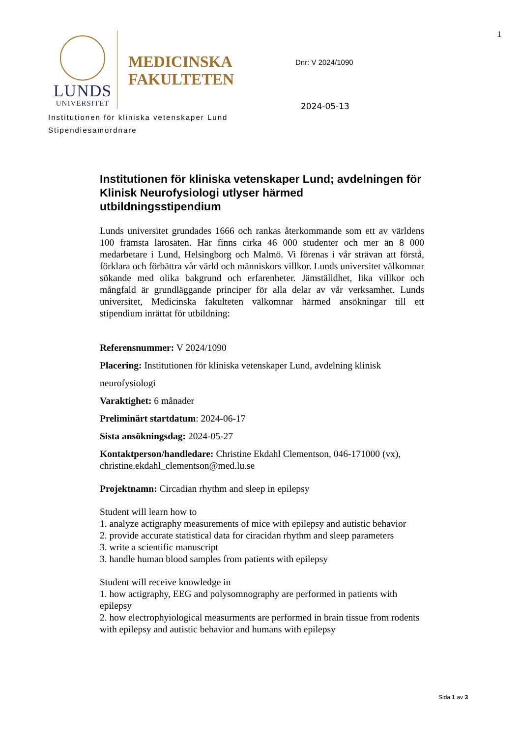1
LUNDS
UNIVERSITET
MEDICINSKA FAKULTETEN
Dnr: V 2024/1090
2024-05-13
Institutionen för kliniska vetenskaper Lund
Stipendiesamordnare
Institutionen för kliniska vetenskaper Lund; avdelningen för Klinisk Neurofysiologi utlyser härmed utbildningsstipendium
Lunds universitet grundades 1666 och rankas återkommande som ett av världens 100 främsta lärosäten. Här finns cirka 46 000 studenter och mer än 8 000 medarbetare i Lund, Helsingborg och Malmö. Vi förenas i vår strävan att förstå, förklara och förbättra vår värld och människors villkor. Lunds universitet välkomnar sökande med olika bakgrund och erfarenheter. Jämställdhet, lika villkor och mångfald är grundläggande principer för alla delar av vår verksamhet. Lunds universitet, Medicinska fakulteten välkomnar härmed ansökningar till ett stipendium inrättat för utbildning:
Referensnummer: V 2024/1090
Placering: Institutionen för kliniska vetenskaper Lund, avdelning klinisk neurofysiologi
Varaktighet: 6 månader
Preliminärt startdatum: 2024-06-17
Sista ansökningsdag: 2024-05-27
Kontaktperson/handledare: Christine Ekdahl Clementson, 046-171000 (vx), christine.ekdahl_clementson@med.lu.se
Projektnamn: Circadian rhythm and sleep in epilepsy
Student will learn how to
1. analyze actigraphy measurements of mice with epilepsy and autistic behavior
2. provide accurate statistical data for ciracidan rhythm and sleep parameters
3. write a scientific manuscript
3. handle human blood samples from patients with epilepsy
Student will receive knowledge in
1. how actigraphy, EEG and polysomnography are performed in patients with epilepsy
2. how electrophyiological measurments are performed in brain tissue from rodents with epilepsy and autistic behavior and humans with epilepsy
Sida 1 av 3